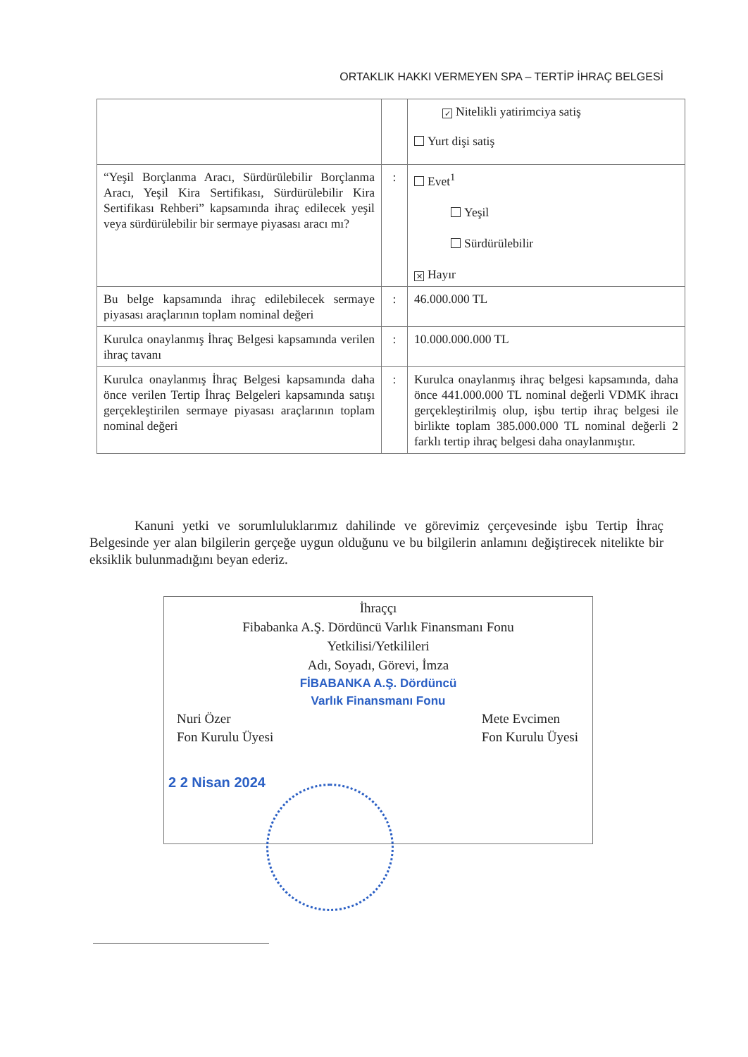ORTAKLIK HAKKI VERMEYEN SPA – TERTİP İHRAÇ BELGESİ
| | | ✓ Nitelikli yatirimciya satiş Yurt dişi satiş |
| “Yeşil Borçlanma Aracı, Sürdürülebilir Borçlanma Aracı, Yeşil Kira Sertifikası, Sürdürülebilir Kira Sertifikası Rehberi” kapsamında ihraç edilecek yeşil veya sürdürülebilir bir sermaye piyasası aracı mı? | : | Evet<sup>1</sup> Yeşil Sürdürülebilir ✕ Hayır |
| Bu belge kapsamında ihraç edilebilecek sermaye piyasası araçlarının toplam nominal değeri | : | 46.000.000 TL |
| Kurulca onaylanmış İhraç Belgesi kapsamında verilen ihraç tavanı | : | 10.000.000.000 TL |
| Kurulca onaylanmış İhraç Belgesi kapsamında daha önce verilen Tertip İhraç Belgeleri kapsamında satışı gerçekleştirilen sermaye piyasası araçlarının toplam nominal değeri | : | Kurulca onaylanmış ihraç belgesi kapsamında, daha önce 441.000.000 TL nominal değerli VDMK ihracı gerçekleştirilmiş olup, işbu tertip ihraç belgesi ile birlikte toplam 385.000.000 TL nominal değerli 2 farklı tertip ihraç belgesi daha onaylanmıştır. |
Kanuni yetki ve sorumluluklarımız dahilinde ve görevimiz çerçevesinde işbu Tertip İhraç Belgesinde yer alan bilgilerin gerçeğe uygun olduğunu ve bu bilgilerin anlamını değiştirecek nitelikte bir eksiklik bulunmadığını beyan ederiz.
İhraççı
Fibabanka A.Ş. Dördüncü Varlık Finansmanı Fonu
Yetkilisi/Yetkilileri
Adı, Soyadı, Görevi, İmza
FİBABANKA A.Ş. Dördüncü
Varlık Finansmanı Fonu
Nuri Özer
Fon Kurulu Üyesi
Mete Evcimen
Fon Kurulu Üyesi
2 2 Nisan 2024